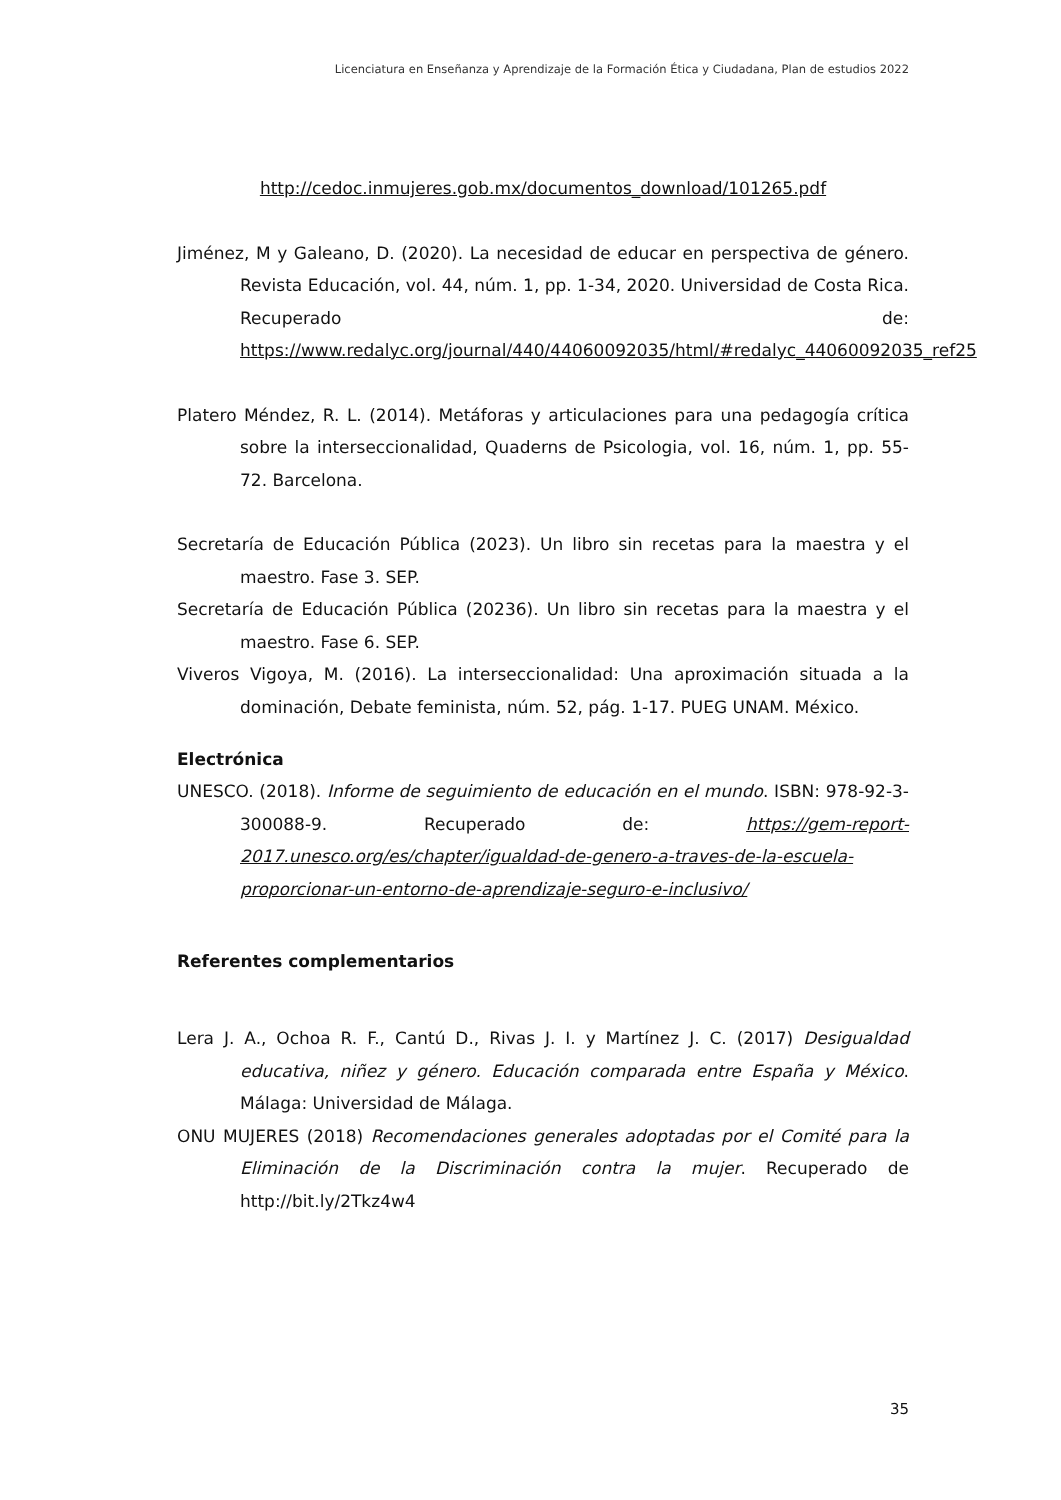Licenciatura en Enseñanza y Aprendizaje de la Formación Ética y Ciudadana, Plan de estudios 2022
http://cedoc.inmujeres.gob.mx/documentos_download/101265.pdf
Jiménez, M y Galeano, D. (2020). La necesidad de educar en perspectiva de género. Revista Educación, vol. 44, núm. 1, pp. 1-34, 2020. Universidad de Costa Rica. Recuperado de: https://www.redalyc.org/journal/440/44060092035/html/#redalyc_44060092035_ref25
Platero Méndez, R. L. (2014). Metáforas y articulaciones para una pedagogía crítica sobre la interseccionalidad, Quaderns de Psicologia, vol. 16, núm. 1, pp. 55-72. Barcelona.
Secretaría de Educación Pública (2023). Un libro sin recetas para la maestra y el maestro. Fase 3. SEP.
Secretaría de Educación Pública (20236). Un libro sin recetas para la maestra y el maestro. Fase 6. SEP.
Viveros Vigoya, M. (2016). La interseccionalidad: Una aproximación situada a la dominación, Debate feminista, núm. 52, pág. 1-17. PUEG UNAM. México.
Electrónica
UNESCO. (2018). Informe de seguimiento de educación en el mundo. ISBN: 978-92-3-300088-9. Recuperado de: https://gem-report-2017.unesco.org/es/chapter/igualdad-de-genero-a-traves-de-la-escuela-proporcionar-un-entorno-de-aprendizaje-seguro-e-inclusivo/
Referentes complementarios
Lera J. A., Ochoa R. F., Cantú D., Rivas J. I. y Martínez J. C. (2017) Desigualdad educativa, niñez y género. Educación comparada entre España y México. Málaga: Universidad de Málaga.
ONU MUJERES (2018) Recomendaciones generales adoptadas por el Comité para la Eliminación de la Discriminación contra la mujer. Recuperado de http://bit.ly/2Tkz4w4
35